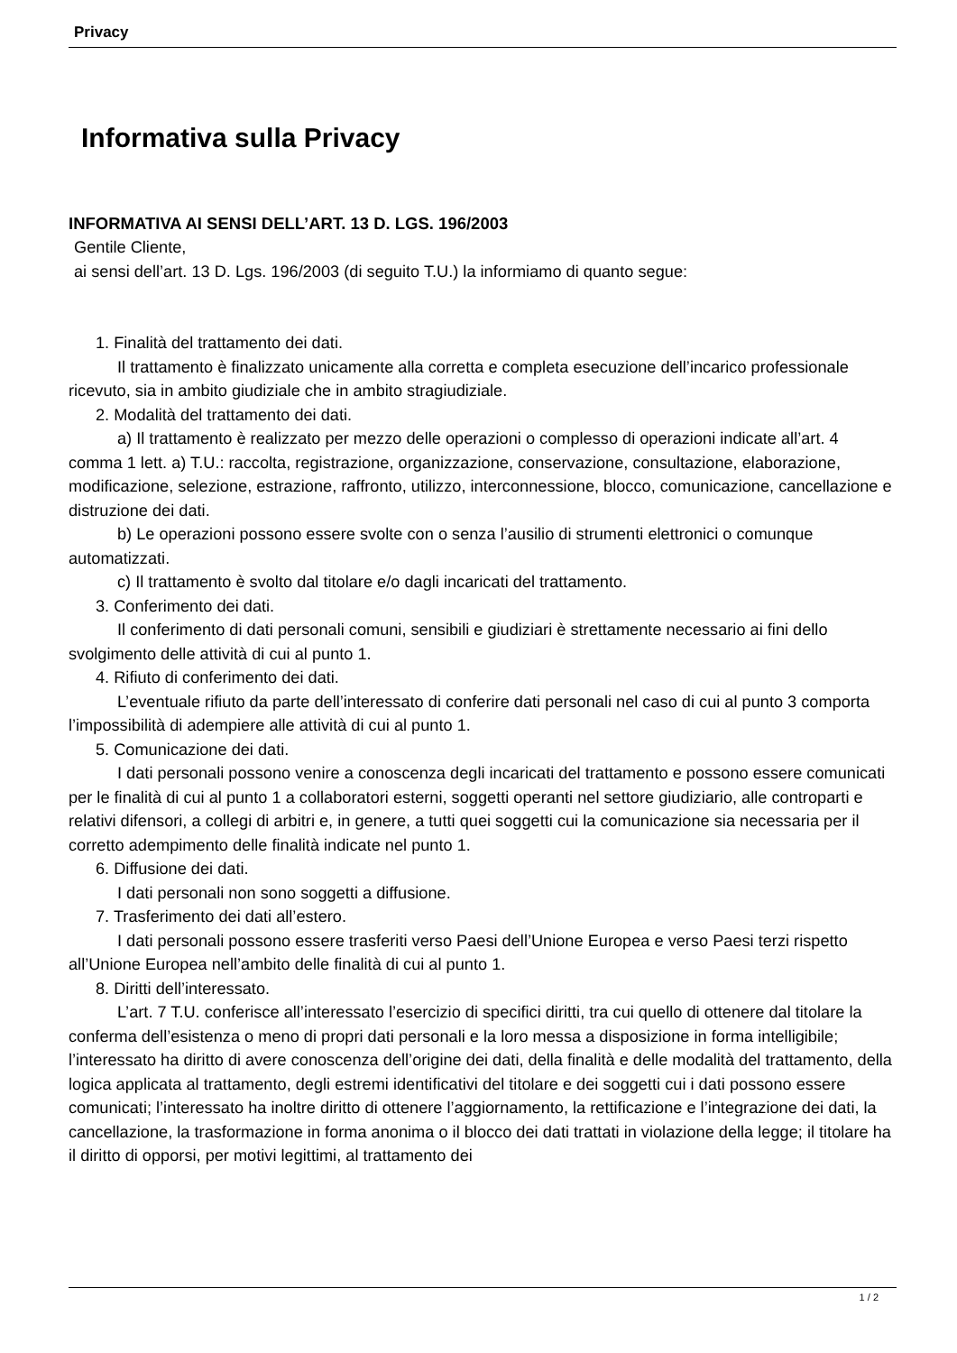Privacy
Informativa sulla Privacy
INFORMATIVA AI SENSI DELL’ART. 13 D. LGS. 196/2003
Gentile Cliente,
ai sensi dell’art. 13 D. Lgs. 196/2003 (di seguito T.U.) la informiamo di quanto segue:
1. Finalità del trattamento dei dati.
Il trattamento è finalizzato unicamente alla corretta e completa esecuzione dell’incarico professionale ricevuto, sia in ambito giudiziale che in ambito stragiudiziale.
2. Modalità del trattamento dei dati.
a) Il trattamento è realizzato per mezzo delle operazioni o complesso di operazioni indicate all’art. 4 comma 1 lett. a) T.U.: raccolta, registrazione, organizzazione, conservazione, consultazione, elaborazione, modificazione, selezione, estrazione, raffronto, utilizzo, interconnessione, blocco, comunicazione, cancellazione e distruzione dei dati.
b) Le operazioni possono essere svolte con o senza l’ausilio di strumenti elettronici o comunque automatizzati.
c) Il trattamento è svolto dal titolare e/o dagli incaricati del trattamento.
3. Conferimento dei dati.
Il conferimento di dati personali comuni, sensibili e giudiziari è strettamente necessario ai fini dello svolgimento delle attività di cui al punto 1.
4. Rifiuto di conferimento dei dati.
L’eventuale rifiuto da parte dell’interessato di conferire dati personali nel caso di cui al punto 3 comporta l’impossibilità di adempiere alle attività di cui al punto 1.
5. Comunicazione dei dati.
I dati personali possono venire a conoscenza degli incaricati del trattamento e possono essere comunicati per le finalità di cui al punto 1 a collaboratori esterni, soggetti operanti nel settore giudiziario, alle controparti e relativi difensori, a collegi di arbitri e, in genere, a tutti quei soggetti cui la comunicazione sia necessaria per il corretto adempimento delle finalità indicate nel punto 1.
6. Diffusione dei dati.
I dati personali non sono soggetti a diffusione.
7. Trasferimento dei dati all’estero.
I dati personali possono essere trasferiti verso Paesi dell’Unione Europea e verso Paesi terzi rispetto all’Unione Europea nell’ambito delle finalità di cui al punto 1.
8. Diritti dell’interessato.
L’art. 7 T.U. conferisce all’interessato l’esercizio di specifici diritti, tra cui quello di ottenere dal titolare la conferma dell’esistenza o meno di propri dati personali e la loro messa a disposizione in forma intelligibile; l’interessato ha diritto di avere conoscenza dell’origine dei dati, della finalità e delle modalità del trattamento, della logica applicata al trattamento, degli estremi identificativi del titolare e dei soggetti cui i dati possono essere comunicati; l’interessato ha inoltre diritto di ottenere l’aggiornamento, la rettificazione e l’integrazione dei dati, la cancellazione, la trasformazione in forma anonima o il blocco dei dati trattati in violazione della legge; il titolare ha il diritto di opporsi, per motivi legittimi, al trattamento dei
1 / 2